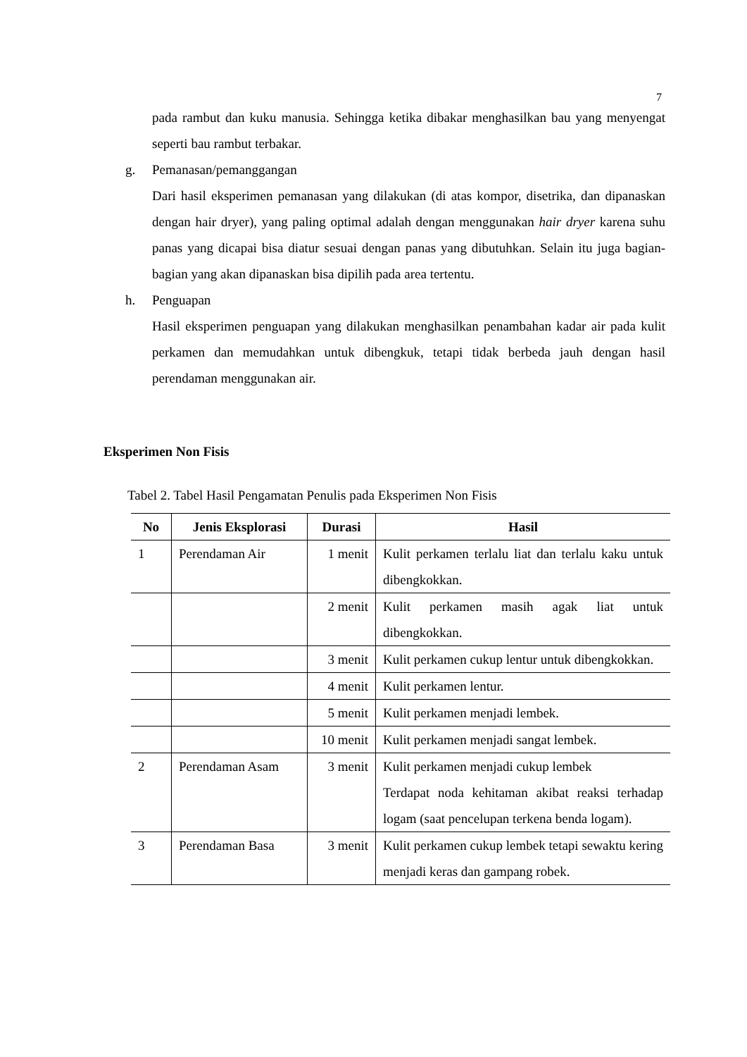7
pada rambut dan kuku manusia. Sehingga ketika dibakar menghasilkan bau yang menyengat seperti bau rambut terbakar.
g. Pemanasan/pemanggangan
Dari hasil eksperimen pemanasan yang dilakukan (di atas kompor, disetrika, dan dipanaskan dengan hair dryer), yang paling optimal adalah dengan menggunakan hair dryer karena suhu panas yang dicapai bisa diatur sesuai dengan panas yang dibutuhkan. Selain itu juga bagian-bagian yang akan dipanaskan bisa dipilih pada area tertentu.
h. Penguapan
Hasil eksperimen penguapan yang dilakukan menghasilkan penambahan kadar air pada kulit perkamen dan memudahkan untuk dibengkuk, tetapi tidak berbeda jauh dengan hasil perendaman menggunakan air.
Eksperimen Non Fisis
Tabel 2. Tabel Hasil Pengamatan Penulis pada Eksperimen Non Fisis
| No | Jenis Eksplorasi | Durasi | Hasil |
| --- | --- | --- | --- |
| 1 | Perendaman Air | 1 menit | Kulit perkamen terlalu liat dan terlalu kaku untuk dibengkokkan. |
| | | 2 menit | Kulit perkamen masih agak liat untuk dibengkokkan. |
| | | 3 menit | Kulit perkamen cukup lentur untuk dibengkokkan. |
| | | 4 menit | Kulit perkamen lentur. |
| | | 5 menit | Kulit perkamen menjadi lembek. |
| | | 10 menit | Kulit perkamen menjadi sangat lembek. |
| 2 | Perendaman Asam | 3 menit | Kulit perkamen menjadi cukup lembek Terdapat noda kehitaman akibat reaksi terhadap logam (saat pencelupan terkena benda logam). |
| 3 | Perendaman Basa | 3 menit | Kulit perkamen cukup lembek tetapi sewaktu kering menjadi keras dan gampang robek. |